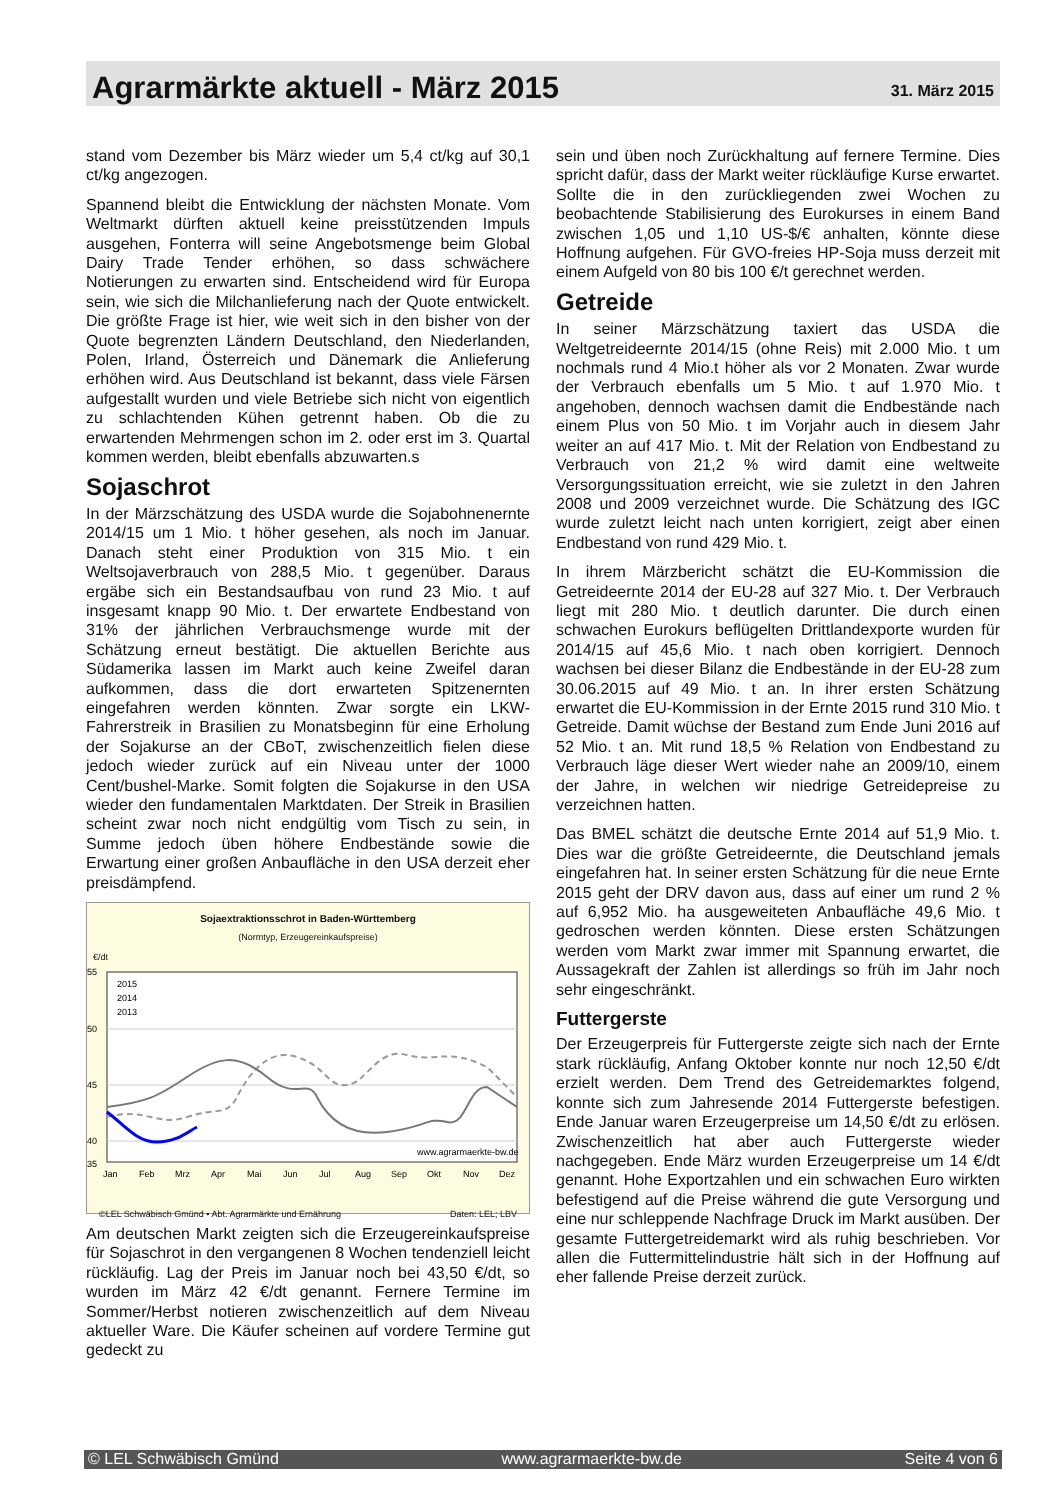Agrarmärkte aktuell - März 2015
31. März 2015
stand vom Dezember bis März wieder um 5,4 ct/kg auf 30,1 ct/kg angezogen.
Spannend bleibt die Entwicklung der nächsten Monate. Vom Weltmarkt dürften aktuell keine preisstützenden Impuls ausgehen, Fonterra will seine Angebotsmenge beim Global Dairy Trade Tender erhöhen, so dass schwächere Notierungen zu erwarten sind. Entscheidend wird für Europa sein, wie sich die Milchanlieferung nach der Quote entwickelt. Die größte Frage ist hier, wie weit sich in den bisher von der Quote begrenzten Ländern Deutschland, den Niederlanden, Polen, Irland, Österreich und Dänemark die Anlieferung erhöhen wird. Aus Deutschland ist bekannt, dass viele Färsen aufgestallt wurden und viele Betriebe sich nicht von eigentlich zu schlachtenden Kühen getrennt haben. Ob die zu erwartenden Mehrmengen schon im 2. oder erst im 3. Quartal kommen werden, bleibt ebenfalls abzuwarten.s
Sojaschrot
In der Märzschätzung des USDA wurde die Sojabohnenernte 2014/15 um 1 Mio. t höher gesehen, als noch im Januar. Danach steht einer Produktion von 315 Mio. t ein Weltsojaverbrauch von 288,5 Mio. t gegenüber. Daraus ergäbe sich ein Bestandsaufbau von rund 23 Mio. t auf insgesamt knapp 90 Mio. t. Der erwartete Endbestand von 31% der jährlichen Verbrauchsmenge wurde mit der Schätzung erneut bestätigt. Die aktuellen Berichte aus Südamerika lassen im Markt auch keine Zweifel daran aufkommen, dass die dort erwarteten Spitzenernten eingefahren werden könnten. Zwar sorgte ein LKW-Fahrerstreik in Brasilien zu Monatsbeginn für eine Erholung der Sojakurse an der CBoT, zwischenzeitlich fielen diese jedoch wieder zurück auf ein Niveau unter der 1000 Cent/bushel-Marke. Somit folgten die Sojakurse in den USA wieder den fundamentalen Marktdaten. Der Streik in Brasilien scheint zwar noch nicht endgültig vom Tisch zu sein, in Summe jedoch üben höhere Endbestände sowie die Erwartung einer großen Anbaufläche in den USA derzeit eher preisdämpfend.
Sojaextraktionsschrot in Baden-Württemberg
(Normtyp, Erzeugereinkaufspreise)
€/dt
55
50
45
40
35
Jan
Feb
Mrz
Apr
Mai
Jun
Jul
Aug
Sep
Okt
Nov
Dez
2015
2014
2013
www.agrarmaerkte-bw.de
©LEL Schwäbisch Gmünd • Abt. Agrarmärkte und Ernährung Daten: LEL; LBV
Am deutschen Markt zeigten sich die Erzeugereinkaufspreise für Sojaschrot in den vergangenen 8 Wochen tendenziell leicht rückläufig. Lag der Preis im Januar noch bei 43,50 €/dt, so wurden im März 42 €/dt genannt. Fernere Termine im Sommer/Herbst notieren zwischenzeitlich auf dem Niveau aktueller Ware. Die Käufer scheinen auf vordere Termine gut gedeckt zu
sein und üben noch Zurückhaltung auf fernere Termine. Dies spricht dafür, dass der Markt weiter rückläufige Kurse erwartet. Sollte die in den zurückliegenden zwei Wochen zu beobachtende Stabilisierung des Eurokurses in einem Band zwischen 1,05 und 1,10 US-$/€ anhalten, könnte diese Hoffnung aufgehen. Für GVO-freies HP-Soja muss derzeit mit einem Aufgeld von 80 bis 100 €/t gerechnet werden.
Getreide
In seiner Märzschätzung taxiert das USDA die Weltgetreideernte 2014/15 (ohne Reis) mit 2.000 Mio. t um nochmals rund 4 Mio.t höher als vor 2 Monaten. Zwar wurde der Verbrauch ebenfalls um 5 Mio. t auf 1.970 Mio. t angehoben, dennoch wachsen damit die Endbestände nach einem Plus von 50 Mio. t im Vorjahr auch in diesem Jahr weiter an auf 417 Mio. t. Mit der Relation von Endbestand zu Verbrauch von 21,2 % wird damit eine weltweite Versorgungssituation erreicht, wie sie zuletzt in den Jahren 2008 und 2009 verzeichnet wurde. Die Schätzung des IGC wurde zuletzt leicht nach unten korrigiert, zeigt aber einen Endbestand von rund 429 Mio. t.
In ihrem Märzbericht schätzt die EU-Kommission die Getreideernte 2014 der EU-28 auf 327 Mio. t. Der Verbrauch liegt mit 280 Mio. t deutlich darunter. Die durch einen schwachen Eurokurs beflügelten Drittlandexporte wurden für 2014/15 auf 45,6 Mio. t nach oben korrigiert. Dennoch wachsen bei dieser Bilanz die Endbestände in der EU-28 zum 30.06.2015 auf 49 Mio. t an. In ihrer ersten Schätzung erwartet die EU-Kommission in der Ernte 2015 rund 310 Mio. t Getreide. Damit wüchse der Bestand zum Ende Juni 2016 auf 52 Mio. t an. Mit rund 18,5 % Relation von Endbestand zu Verbrauch läge dieser Wert wieder nahe an 2009/10, einem der Jahre, in welchen wir niedrige Getreidepreise zu verzeichnen hatten.
Das BMEL schätzt die deutsche Ernte 2014 auf 51,9 Mio. t. Dies war die größte Getreideernte, die Deutschland jemals eingefahren hat. In seiner ersten Schätzung für die neue Ernte 2015 geht der DRV davon aus, dass auf einer um rund 2 % auf 6,952 Mio. ha ausgeweiteten Anbaufläche 49,6 Mio. t gedroschen werden könnten. Diese ersten Schätzungen werden vom Markt zwar immer mit Spannung erwartet, die Aussagekraft der Zahlen ist allerdings so früh im Jahr noch sehr eingeschränkt.
Futtergerste
Der Erzeugerpreis für Futtergerste zeigte sich nach der Ernte stark rückläufig, Anfang Oktober konnte nur noch 12,50 €/dt erzielt werden. Dem Trend des Getreidemarktes folgend, konnte sich zum Jahresende 2014 Futtergerste befestigen. Ende Januar waren Erzeugerpreise um 14,50 €/dt zu erlösen. Zwischenzeitlich hat aber auch Futtergerste wieder nachgegeben. Ende März wurden Erzeugerpreise um 14 €/dt genannt. Hohe Exportzahlen und ein schwachen Euro wirkten befestigend auf die Preise während die gute Versorgung und eine nur schleppende Nachfrage Druck im Markt ausüben. Der gesamte Futtergetreidemarkt wird als ruhig beschrieben. Vor allen die Futtermittelindustrie hält sich in der Hoffnung auf eher fallende Preise derzeit zurück.
© LEL Schwäbisch Gmünd www.agrarmaerkte-bw.de Seite 4 von 6